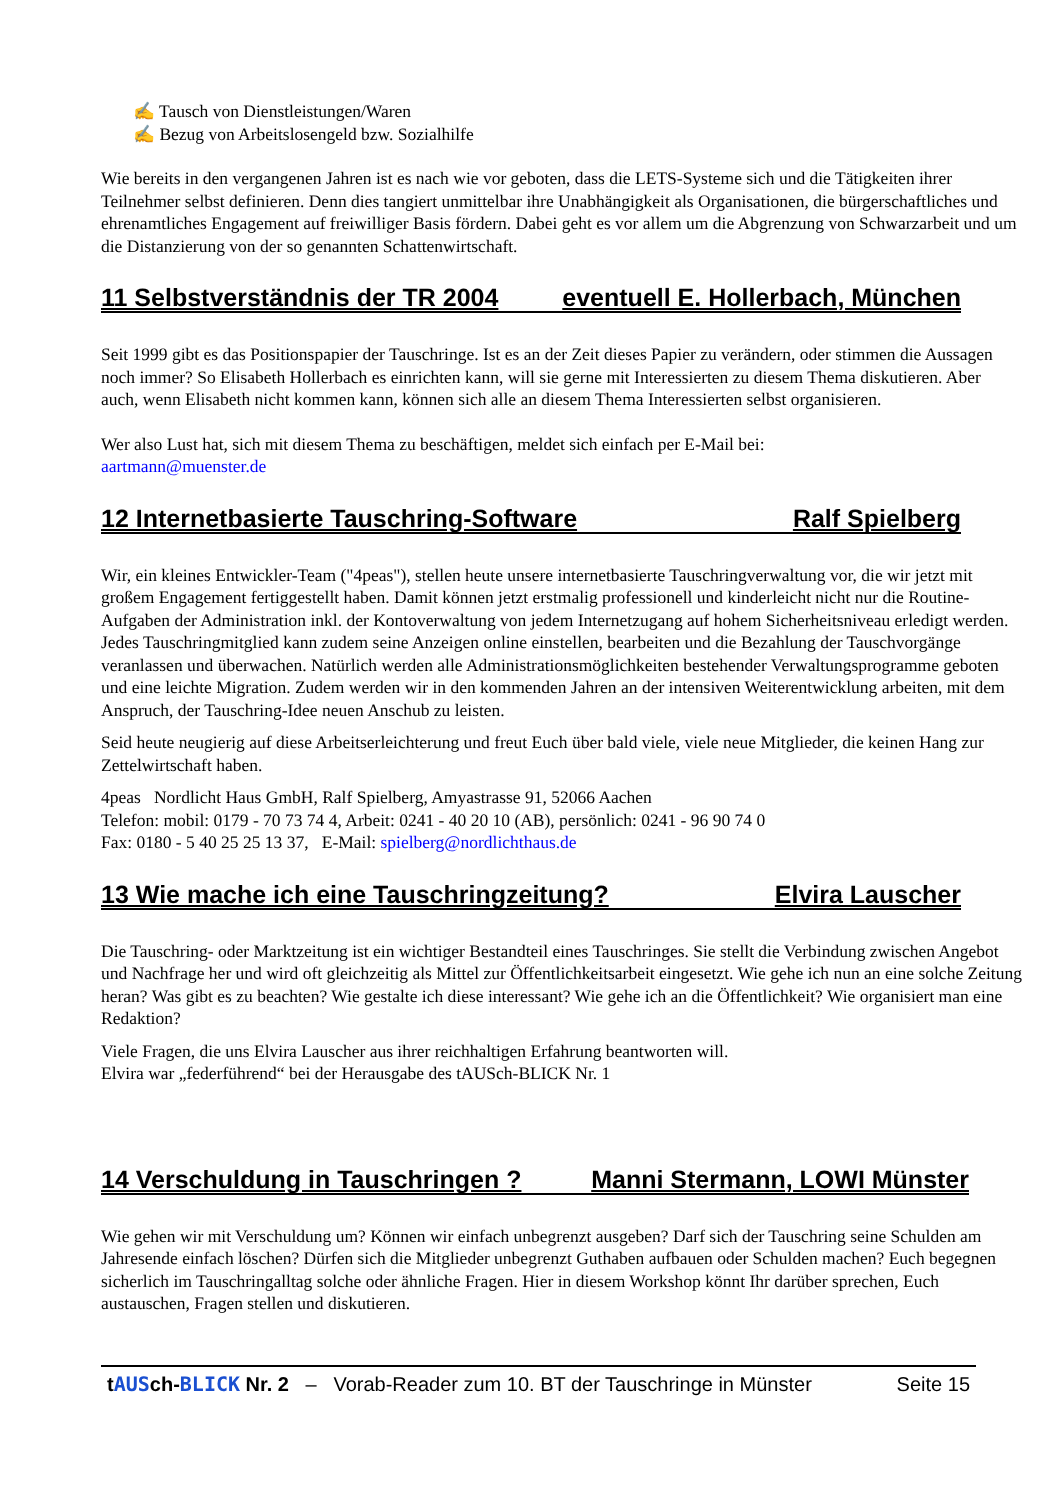✍ Tausch von Dienstleistungen/Waren
✍ Bezug von Arbeitslosengeld bzw. Sozialhilfe
Wie bereits in den vergangenen Jahren ist es nach wie vor geboten, dass die LETS-Systeme sich und die Tätigkeiten ihrer Teilnehmer selbst definieren. Denn dies tangiert unmittelbar ihre Unabhängigkeit als Organisationen, die bürgerschaftliches und ehrenamtliches Engagement auf freiwilliger Basis fördern. Dabei geht es vor allem um die Abgrenzung von Schwarzarbeit und um die Distanzierung von der so genannten Schattenwirtschaft.
11 Selbstverständnis der TR 2004 eventuell E. Hollerbach, München
Seit 1999 gibt es das Positionspapier der Tauschringe. Ist es an der Zeit dieses Papier zu verändern, oder stimmen die Aussagen noch immer? So Elisabeth Hollerbach es einrichten kann, will sie gerne mit Interessierten zu diesem Thema diskutieren. Aber auch, wenn Elisabeth nicht kommen kann, können sich alle an diesem Thema Interessierten selbst organisieren.
Wer also Lust hat, sich mit diesem Thema zu beschäftigen, meldet sich einfach per E-Mail bei:
aartmann@muenster.de
12 Internetbasierte Tauschring-Software Ralf Spielberg
Wir, ein kleines Entwickler-Team ("4peas"), stellen heute unsere internetbasierte Tauschringverwaltung vor, die wir jetzt mit großem Engagement fertiggestellt haben. Damit können jetzt erstmalig professionell und kinderleicht nicht nur die Routine-Aufgaben der Administration inkl. der Kontoverwaltung von jedem Internetzugang auf hohem Sicherheitsniveau erledigt werden. Jedes Tauschringmitglied kann zudem seine Anzeigen online einstellen, bearbeiten und die Bezahlung der Tauschvorgänge veranlassen und überwachen. Natürlich werden alle Administrationsmöglichkeiten bestehender Verwaltungsprogramme geboten und eine leichte Migration. Zudem werden wir in den kommenden Jahren an der intensiven Weiterentwicklung arbeiten, mit dem Anspruch, der Tauschring-Idee neuen Anschub zu leisten.
Seid heute neugierig auf diese Arbeitserleichterung und freut Euch über bald viele, viele neue Mitglieder, die keinen Hang zur Zettelwirtschaft haben.
4peas Nordlicht Haus GmbH, Ralf Spielberg, Amyastrasse 91, 52066 Aachen
Telefon: mobil: 0179 - 70 73 74 4, Arbeit: 0241 - 40 20 10 (AB), persönlich: 0241 - 96 90 74 0
Fax: 0180 - 5 40 25 25 13 37, E-Mail: spielberg@nordlichthaus.de
13 Wie mache ich eine Tauschringzeitung? Elvira Lauscher
Die Tauschring- oder Marktzeitung ist ein wichtiger Bestandteil eines Tauschringes. Sie stellt die Verbindung zwischen Angebot und Nachfrage her und wird oft gleichzeitig als Mittel zur Öffentlichkeitsarbeit eingesetzt. Wie gehe ich nun an eine solche Zeitung heran? Was gibt es zu beachten? Wie gestalte ich diese interessant? Wie gehe ich an die Öffentlichkeit? Wie organisiert man eine Redaktion?
Viele Fragen, die uns Elvira Lauscher aus ihrer reichhaltigen Erfahrung beantworten will.
Elvira war „federführend“ bei der Herausgabe des tAUSch-BLICK Nr. 1
14 Verschuldung in Tauschringen ? Manni Stermann, LOWI Münster
Wie gehen wir mit Verschuldung um? Können wir einfach unbegrenzt ausgeben? Darf sich der Tauschring seine Schulden am Jahresende einfach löschen? Dürfen sich die Mitglieder unbegrenzt Guthaben aufbauen oder Schulden machen? Euch begegnen sicherlich im Tauschringalltag solche oder ähnliche Fragen. Hier in diesem Workshop könnt Ihr darüber sprechen, Euch austauschen, Fragen stellen und diskutieren.
tAUS ch-BLICK Nr. 2 – Vorab-Reader zum 10. BT der Tauschringe in Münster Seite 15